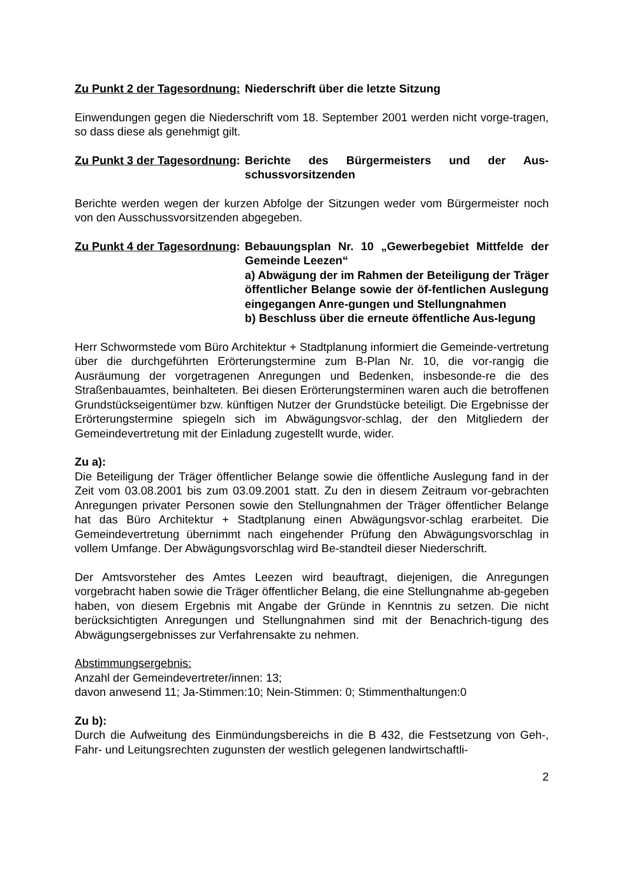Zu Punkt 2 der Tagesordnung: Niederschrift über die letzte Sitzung
Einwendungen gegen die Niederschrift vom 18. September 2001 werden nicht vorge-tragen, so dass diese als genehmigt gilt.
Zu Punkt 3 der Tagesordnung: Berichte des Bürgermeisters und der Aus-schussvorsitzenden
Berichte werden wegen der kurzen Abfolge der Sitzungen weder vom Bürgermeister noch von den Ausschussvorsitzenden abgegeben.
Zu Punkt 4 der Tagesordnung: Bebauungsplan Nr. 10 „Gewerbegebiet Mittfelde der Gemeinde Leezen“
a) Abwägung der im Rahmen der Beteiligung der Träger öffentlicher Belange sowie der öf-fentlichen Auslegung eingegangen Anre-gungen und Stellungnahmen
b) Beschluss über die erneute öffentliche Aus-legung
Herr Schwormstede vom Büro Architektur + Stadtplanung informiert die Gemeinde-vertretung über die durchgeführten Erörterungstermine zum B-Plan Nr. 10, die vor-rangig die Ausräumung der vorgetragenen Anregungen und Bedenken, insbesonde-re die des Straßenbauamtes, beinhalteten. Bei diesen Erörterungsterminen waren auch die betroffenen Grundstückseigentümer bzw. künftigen Nutzer der Grundstücke beteiligt. Die Ergebnisse der Erörterungstermine spiegeln sich im Abwägungsvor-schlag, der den Mitgliedern der Gemeindevertretung mit der Einladung zugestellt wurde, wider.
Zu a):
Die Beteiligung der Träger öffentlicher Belange sowie die öffentliche Auslegung fand in der Zeit vom 03.08.2001 bis zum 03.09.2001 statt. Zu den in diesem Zeitraum vor-gebrachten Anregungen privater Personen sowie den Stellungnahmen der Träger öffentlicher Belange hat das Büro Architektur + Stadtplanung einen Abwägungsvor-schlag erarbeitet. Die Gemeindevertretung übernimmt nach eingehender Prüfung den Abwägungsvorschlag in vollem Umfange. Der Abwägungsvorschlag wird Be-standteil dieser Niederschrift.
Der Amtsvorsteher des Amtes Leezen wird beauftragt, diejenigen, die Anregungen vorgebracht haben sowie die Träger öffentlicher Belang, die eine Stellungnahme ab-gegeben haben, von diesem Ergebnis mit Angabe der Gründe in Kenntnis zu setzen. Die nicht berücksichtigten Anregungen und Stellungnahmen sind mit der Benachrich-tigung des Abwägungsergebnisses zur Verfahrensakte zu nehmen.
Abstimmungsergebnis:
Anzahl der Gemeindevertreter/innen: 13;
davon anwesend 11; Ja-Stimmen:10; Nein-Stimmen: 0; Stimmenthaltungen:0
Zu b):
Durch die Aufweitung des Einmündungsbereichs in die B 432, die Festsetzung von Geh-, Fahr- und Leitungsrechten zugunsten der westlich gelegenen landwirtschaftli-
2